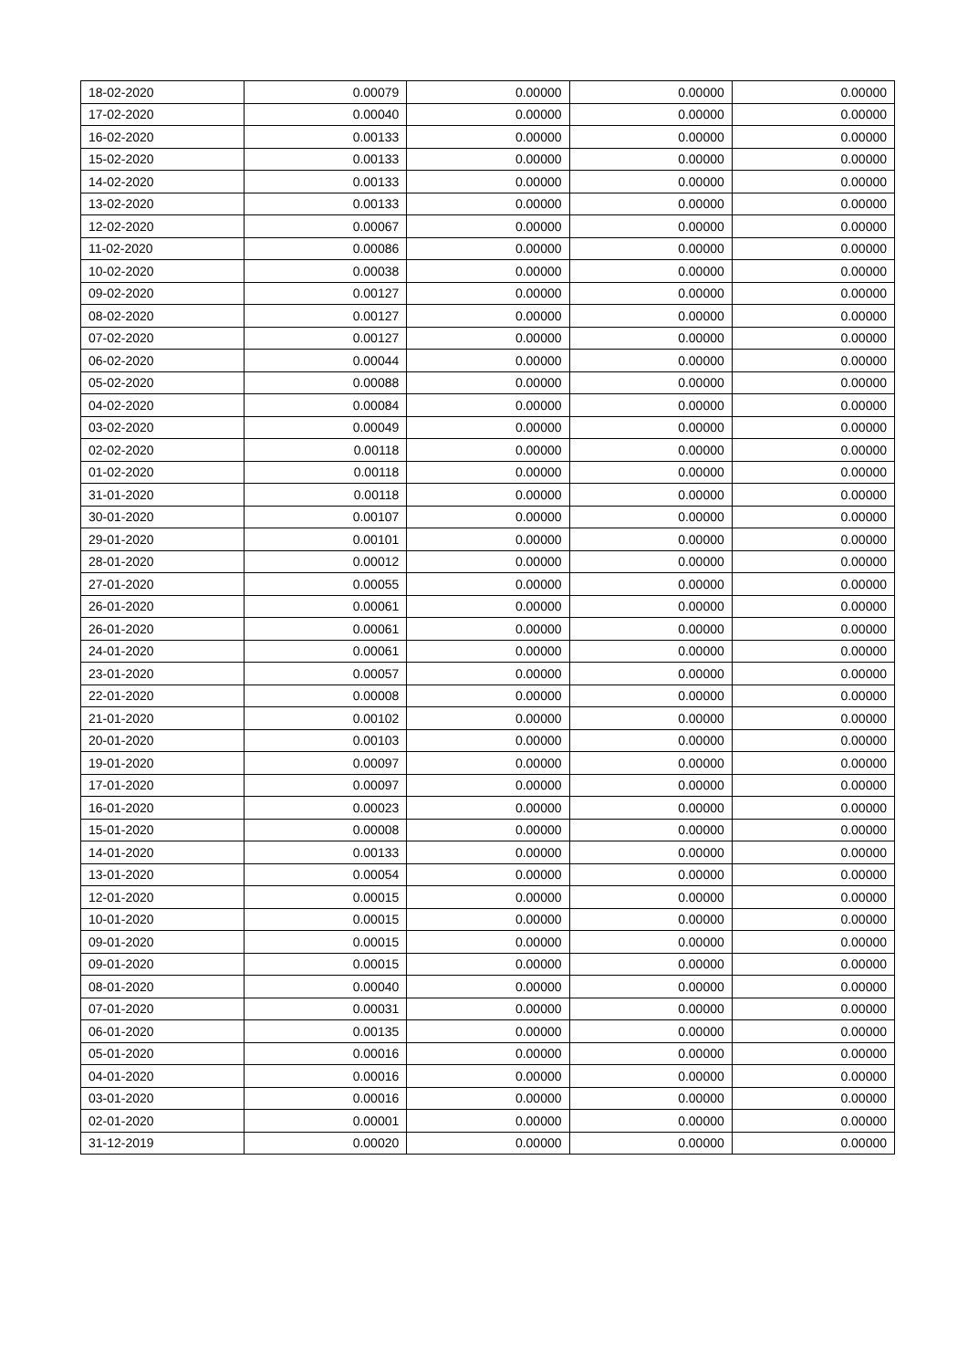| 18-02-2020 | 0.00079 | 0.00000 | 0.00000 | 0.00000 |
| 17-02-2020 | 0.00040 | 0.00000 | 0.00000 | 0.00000 |
| 16-02-2020 | 0.00133 | 0.00000 | 0.00000 | 0.00000 |
| 15-02-2020 | 0.00133 | 0.00000 | 0.00000 | 0.00000 |
| 14-02-2020 | 0.00133 | 0.00000 | 0.00000 | 0.00000 |
| 13-02-2020 | 0.00133 | 0.00000 | 0.00000 | 0.00000 |
| 12-02-2020 | 0.00067 | 0.00000 | 0.00000 | 0.00000 |
| 11-02-2020 | 0.00086 | 0.00000 | 0.00000 | 0.00000 |
| 10-02-2020 | 0.00038 | 0.00000 | 0.00000 | 0.00000 |
| 09-02-2020 | 0.00127 | 0.00000 | 0.00000 | 0.00000 |
| 08-02-2020 | 0.00127 | 0.00000 | 0.00000 | 0.00000 |
| 07-02-2020 | 0.00127 | 0.00000 | 0.00000 | 0.00000 |
| 06-02-2020 | 0.00044 | 0.00000 | 0.00000 | 0.00000 |
| 05-02-2020 | 0.00088 | 0.00000 | 0.00000 | 0.00000 |
| 04-02-2020 | 0.00084 | 0.00000 | 0.00000 | 0.00000 |
| 03-02-2020 | 0.00049 | 0.00000 | 0.00000 | 0.00000 |
| 02-02-2020 | 0.00118 | 0.00000 | 0.00000 | 0.00000 |
| 01-02-2020 | 0.00118 | 0.00000 | 0.00000 | 0.00000 |
| 31-01-2020 | 0.00118 | 0.00000 | 0.00000 | 0.00000 |
| 30-01-2020 | 0.00107 | 0.00000 | 0.00000 | 0.00000 |
| 29-01-2020 | 0.00101 | 0.00000 | 0.00000 | 0.00000 |
| 28-01-2020 | 0.00012 | 0.00000 | 0.00000 | 0.00000 |
| 27-01-2020 | 0.00055 | 0.00000 | 0.00000 | 0.00000 |
| 26-01-2020 | 0.00061 | 0.00000 | 0.00000 | 0.00000 |
| 26-01-2020 | 0.00061 | 0.00000 | 0.00000 | 0.00000 |
| 24-01-2020 | 0.00061 | 0.00000 | 0.00000 | 0.00000 |
| 23-01-2020 | 0.00057 | 0.00000 | 0.00000 | 0.00000 |
| 22-01-2020 | 0.00008 | 0.00000 | 0.00000 | 0.00000 |
| 21-01-2020 | 0.00102 | 0.00000 | 0.00000 | 0.00000 |
| 20-01-2020 | 0.00103 | 0.00000 | 0.00000 | 0.00000 |
| 19-01-2020 | 0.00097 | 0.00000 | 0.00000 | 0.00000 |
| 17-01-2020 | 0.00097 | 0.00000 | 0.00000 | 0.00000 |
| 16-01-2020 | 0.00023 | 0.00000 | 0.00000 | 0.00000 |
| 15-01-2020 | 0.00008 | 0.00000 | 0.00000 | 0.00000 |
| 14-01-2020 | 0.00133 | 0.00000 | 0.00000 | 0.00000 |
| 13-01-2020 | 0.00054 | 0.00000 | 0.00000 | 0.00000 |
| 12-01-2020 | 0.00015 | 0.00000 | 0.00000 | 0.00000 |
| 10-01-2020 | 0.00015 | 0.00000 | 0.00000 | 0.00000 |
| 09-01-2020 | 0.00015 | 0.00000 | 0.00000 | 0.00000 |
| 09-01-2020 | 0.00015 | 0.00000 | 0.00000 | 0.00000 |
| 08-01-2020 | 0.00040 | 0.00000 | 0.00000 | 0.00000 |
| 07-01-2020 | 0.00031 | 0.00000 | 0.00000 | 0.00000 |
| 06-01-2020 | 0.00135 | 0.00000 | 0.00000 | 0.00000 |
| 05-01-2020 | 0.00016 | 0.00000 | 0.00000 | 0.00000 |
| 04-01-2020 | 0.00016 | 0.00000 | 0.00000 | 0.00000 |
| 03-01-2020 | 0.00016 | 0.00000 | 0.00000 | 0.00000 |
| 02-01-2020 | 0.00001 | 0.00000 | 0.00000 | 0.00000 |
| 31-12-2019 | 0.00020 | 0.00000 | 0.00000 | 0.00000 |